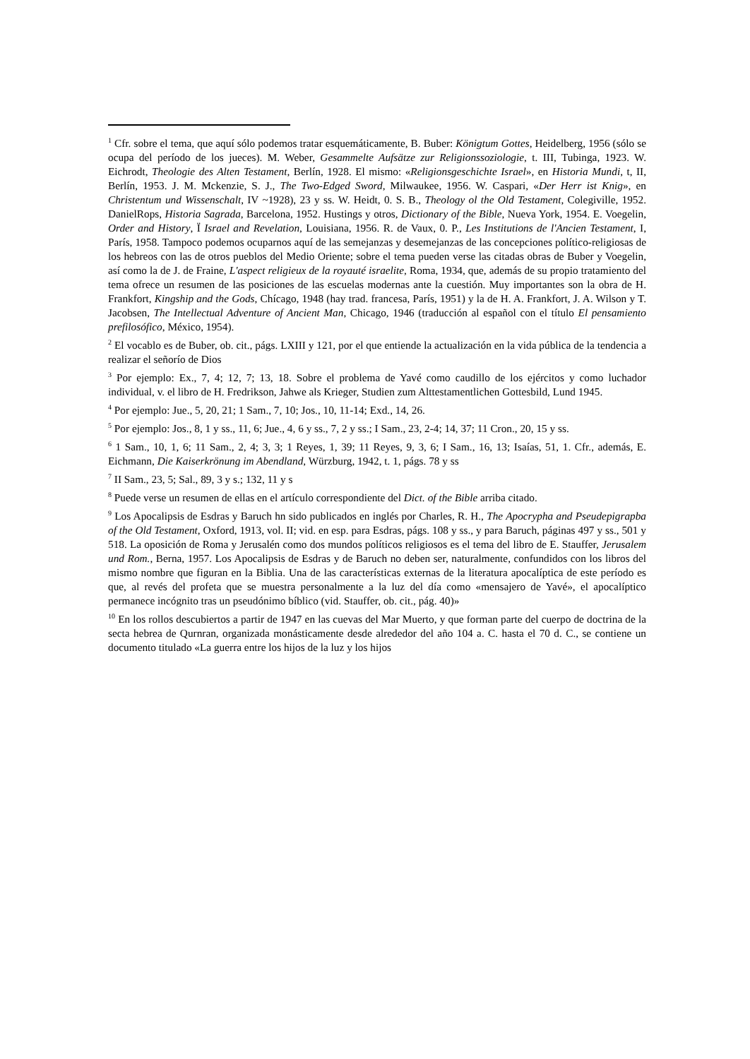<sup>1</sup> Cfr. sobre el tema, que aquí sólo podemos tratar esquemáticamente, B. Buber: Königtum Gottes, Heidelberg, 1956 (sólo se ocupa del período de los jueces). M. Weber, Gesammelte Aufsätze zur Religionssoziologie, t. III, Tubinga, 1923. W. Eichrodt, Theologie des Alten Testament, Berlín, 1928. El mismo: «Religionsgeschichte Israel», en Historia Mundi, t, II, Berlín, 1953. J. M. Mckenzie, S. J., The Two-Edged Sword, Milwaukee, 1956. W. Caspari, «Der Herr ist Knig», en Christentum und Wissenschalt, IV ~1928), 23 y ss. W. Heidt, 0. S. B., Theology ol the Old Testament, Colegiville, 1952. DanielRops, Historia Sagrada, Barcelona, 1952. Hustings y otros, Dictionary of the Bible, Nueva York, 1954. E. Voegelin, Order and History, Ï Israel and Revelation, Louisiana, 1956. R. de Vaux, 0. P., Les Institutions de l'Ancien Testament, I, París, 1958. Tampoco podemos ocuparnos aquí de las semejanzas y desemejanzas de las concepciones político-religiosas de los hebreos con las de otros pueblos del Medio Oriente; sobre el tema pueden verse las citadas obras de Buber y Voegelin, así como la de J. de Fraine, L'aspect religieux de la royauté israelite, Roma, 1934, que, además de su propio tratamiento del tema ofrece un resumen de las posiciones de las escuelas modernas ante la cuestión. Muy importantes son la obra de H. Frankfort, Kingship and the Gods, Chícago, 1948 (hay trad. francesa, París, 1951) y la de H. A. Frankfort, J. A. Wilson y T. Jacobsen, The Intellectual Adventure of Ancient Man, Chicago, 1946 (traducción al español con el título El pensamiento prefilosófico, México, 1954).
<sup>2</sup> El vocablo es de Buber, ob. cit., págs. LXIII y 121, por el que entiende la actualización en la vida pública de la tendencia a realizar el señorío de Dios
<sup>3</sup> Por ejemplo: Ex., 7, 4; 12, 7; 13, 18. Sobre el problema de Yavé como caudillo de los ejércitos y como luchador individual, v. el libro de H. Fredrikson, Jahwe als Krieger, Studien zum Alttestamentlichen Gottesbild, Lund 1945.
<sup>4</sup> Por ejemplo: Jue., 5, 20, 21; 1 Sam., 7, 10; Jos., 10, 11-14; Exd., 14, 26.
<sup>5</sup> Por ejemplo: Jos., 8, 1 y ss., 11, 6; Jue., 4, 6 y ss., 7, 2 y ss.; I Sam., 23, 2-4; 14, 37; 11 Cron., 20, 15 y ss.
<sup>6</sup> 1 Sam., 10, 1, 6; 11 Sam., 2, 4; 3, 3; 1 Reyes, 1, 39; 11 Reyes, 9, 3, 6; I Sam., 16, 13; Isaías, 51, 1. Cfr., además, E. Eichmann, Die Kaiserkrönung im Abendland, Würzburg, 1942, t. 1, págs. 78 y ss
<sup>7</sup> II Sam., 23, 5; Sal., 89, 3 y s.; 132, 11 y s
<sup>8</sup> Puede verse un resumen de ellas en el artículo correspondiente del Dict. of the Bible arriba citado.
<sup>9</sup> Los Apocalipsis de Esdras y Baruch hn sido publicados en inglés por Charles, R. H., The Apocrypha and Pseudepigrapba of the Old Testament, Oxford, 1913, vol. II; vid. en esp. para Esdras, págs. 108 y ss., y para Baruch, páginas 497 y ss., 501 y 518. La oposición de Roma y Jerusalén como dos mundos políticos religiosos es el tema del libro de E. Stauffer, Jerusalem und Rom., Berna, 1957. Los Apocalipsis de Esdras y de Baruch no deben ser, naturalmente, confundidos con los libros del mismo nombre que figuran en la Biblia. Una de las características externas de la literatura apocalíptica de este período es que, al revés del profeta que se muestra personalmente a la luz del día como «mensajero de Yavé», el apocalíptico permanece incógnito tras un pseudónimo bíblico (vid. Stauffer, ob. cit., pág. 40)»
<sup>10</sup> En los rollos descubiertos a partir de 1947 en las cuevas del Mar Muerto, y que forman parte del cuerpo de doctrina de la secta hebrea de Qurnran, organizada monásticamente desde alrededor del año 104 a. C. hasta el 70 d. C., se contiene un documento titulado «La guerra entre los hijos de la luz y los hijos